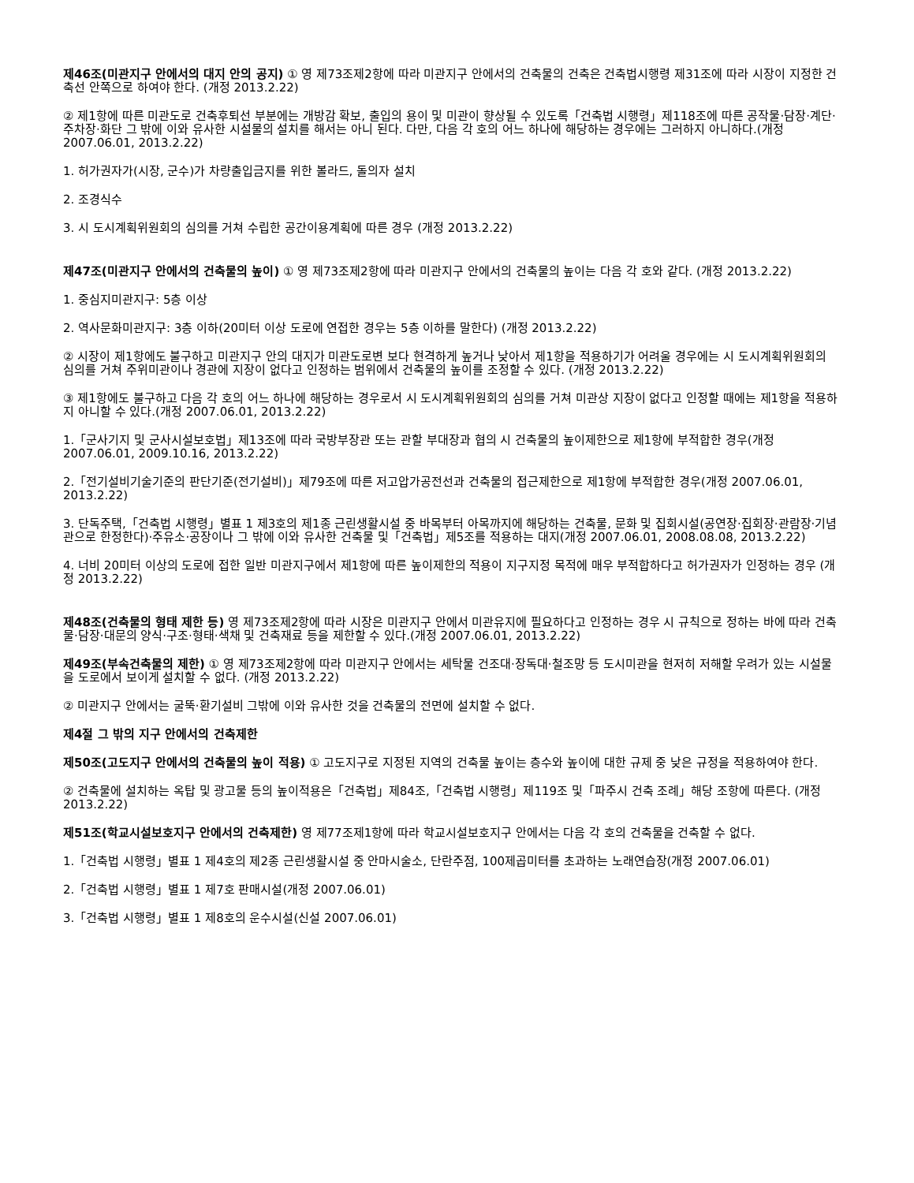제46조(미관지구 안에서의 대지 안의 공지) ① 영 제73조제2항에 따라 미관지구 안에서의 건축물의 건축은 건축법시행령 제31조에 따라 시장이 지정한 건축선 안쪽으로 하여야 한다. (개정 2013.2.22)
② 제1항에 따른 미관도로 건축후퇴선 부분에는 개방감 확보, 출입의 용이 및 미관이 향상될 수 있도록「건축법 시행령」제118조에 따른 공작물·담장·계단·주차장·화단 그 밖에 이와 유사한 시설물의 설치를 해서는 아니 된다. 다만, 다음 각 호의 어느 하나에 해당하는 경우에는 그러하지 아니하다.(개정 2007.06.01, 2013.2.22)
1. 허가권자가(시장, 군수)가 차량출입금지를 위한 볼라드, 돌의자 설치
2. 조경식수
3. 시 도시계획위원회의 심의를 거쳐 수립한 공간이용계획에 따른 경우 (개정 2013.2.22)
제47조(미관지구 안에서의 건축물의 높이) ① 영 제73조제2항에 따라 미관지구 안에서의 건축물의 높이는 다음 각 호와 같다. (개정 2013.2.22)
1. 중심지미관지구: 5층 이상
2. 역사문화미관지구: 3층 이하(20미터 이상 도로에 연접한 경우는 5층 이하를 말한다) (개정 2013.2.22)
② 시장이 제1항에도 불구하고 미관지구 안의 대지가 미관도로변 보다 현격하게 높거나 낮아서 제1항을 적용하기가 어려울 경우에는 시 도시계획위원회의 심의를 거쳐 주위미관이나 경관에 지장이 없다고 인정하는 범위에서 건축물의 높이를 조정할 수 있다. (개정 2013.2.22)
③ 제1항에도 불구하고 다음 각 호의 어느 하나에 해당하는 경우로서 시 도시계획위원회의 심의를 거쳐 미관상 지장이 없다고 인정할 때에는 제1항을 적용하지 아니할 수 있다.(개정 2007.06.01, 2013.2.22)
1.「군사기지 및 군사시설보호법」제13조에 따라 국방부장관 또는 관할 부대장과 협의 시 건축물의 높이제한으로 제1항에 부적합한 경우(개정 2007.06.01, 2009.10.16, 2013.2.22)
2.「전기설비기술기준의 판단기준(전기설비)」제79조에 따른 저고압가공전선과 건축물의 접근제한으로 제1항에 부적합한 경우(개정 2007.06.01, 2013.2.22)
3. 단독주택,「건축법 시행령」별표 1 제3호의 제1종 근린생활시설 중 바목부터 아목까지에 해당하는 건축물, 문화 및 집회시설(공연장·집회장·관람장·기념관으로 한정한다)·주유소·공장이나 그 밖에 이와 유사한 건축물 및「건축법」제5조를 적용하는 대지(개정 2007.06.01, 2008.08.08, 2013.2.22)
4. 너비 20미터 이상의 도로에 접한 일반 미관지구에서 제1항에 따른 높이제한의 적용이 지구지정 목적에 매우 부적합하다고 허가권자가 인정하는 경우 (개정 2013.2.22)
제48조(건축물의 형태 제한 등) 영 제73조제2항에 따라 시장은 미관지구 안에서 미관유지에 필요하다고 인정하는 경우 시 규칙으로 정하는 바에 따라 건축물·담장·대문의 양식·구조·형태·색채 및 건축재료 등을 제한할 수 있다.(개정 2007.06.01, 2013.2.22)
제49조(부속건축물의 제한) ① 영 제73조제2항에 따라 미관지구 안에서는 세탁물 건조대·장독대·철조망 등 도시미관을 현저히 저해할 우려가 있는 시설물을 도로에서 보이게 설치할 수 없다. (개정 2013.2.22)
② 미관지구 안에서는 굴뚝·환기설비 그밖에 이와 유사한 것을 건축물의 전면에 설치할 수 없다.
제4절 그 밖의 지구 안에서의 건축제한
제50조(고도지구 안에서의 건축물의 높이 적용) ① 고도지구로 지정된 지역의 건축물 높이는 층수와 높이에 대한 규제 중 낮은 규정을 적용하여야 한다.
② 건축물에 설치하는 옥탑 및 광고물 등의 높이적용은「건축법」제84조,「건축법 시행령」제119조 및「파주시 건축 조례」해당 조항에 따른다. (개정 2013.2.22)
제51조(학교시설보호지구 안에서의 건축제한) 영 제77조제1항에 따라 학교시설보호지구 안에서는 다음 각 호의 건축물을 건축할 수 없다.
1.「건축법 시행령」별표 1 제4호의 제2종 근린생활시설 중 안마시술소, 단란주점, 100제곱미터를 초과하는 노래연습장(개정 2007.06.01)
2.「건축법 시행령」별표 1 제7호 판매시설(개정 2007.06.01)
3.「건축법 시행령」별표 1 제8호의 운수시설(신설 2007.06.01)